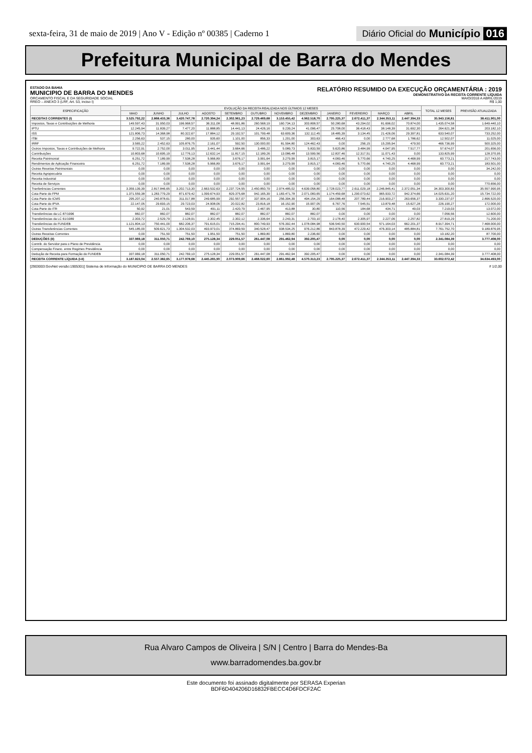sexta-feira, 31 de maio de 2019 | Ano V - Edição nº 00385 | Caderno 1
Diário Oficial do Município 016
Prefeitura Municipal de Barra do Mendes
ESTADO DA BAHIA
MUNICIPIO DE BARRA DO MENDES
ORCAMENTO FISCAL E DA SEGURIDADE SOCIAL
RREO – ANEXO 3 (LRF, Art. 53, inciso I)
RELATÓRIO RESUMIDO DA EXECUÇÃO ORÇAMENTÁRIA : 2019
DEMONSTRATIVO DA RECEITA CORRENTE LÍQUIDA
MAIO/2018 A ABRIL/2019
R$ 1,00
| ESPECIFICAÇÃO | EVOLUÇÃO DA RECEITA REALIZADA NOS ÚLTIMOS 12 MESES | | | | | | | | | | | | TOTAL 12 MESES | PREVISÃO ATUALIZADA |
| --- | --- | --- | --- | --- | --- | --- | --- | --- | --- | --- | --- | --- | --- | --- |
| | MAIO | JUNHO | JULHO | AGOSTO | SETEMBRO | OUTUBRO | NOVEMBRO | DEZEMBRO | JANEIRO | FEVEREIRO | MARÇO | ABRIL | | |
| RECEITAS CORRENTES (I) | 3.525.792,22 | 2.868.433,36 | 3.420.747,78 | 2.720.394,24 | 2.302.961,23 | 2.729.469,68 | 3.153.455,42 | 4.962.518,70 | 2.795.225,37 | 2.672.411,37 | 2.344.353,11 | 2.447.394,33 | 35.943.156,81 | 38.411.901,00 |
| Impostos, Taxas e Contribuições de Melhoria | 149.597,43 | 31.950,03 | 196.968,57 | 36.311,08 | 48.991,86 | 260.568,19 | 160.734,13 | 303.808,57 | 50.280,68 | 43.294,02 | 81.696,02 | 70.874,00 | 1.435.074,58 | 1.649.440,10 |
| IPTU | 12.245,94 | 11.839,27 | 7.477,20 | 11.888,85 | 14.441,13 | 24.426,16 | 9.239,24 | 41.096,47 | 25.708,00 | 36.418,43 | 38.148,39 | 31.692,30 | 264.621,38 | 203.182,10 |
| ISS | 121.806,73 | 14.368,98 | 80.322,67 | 17.884,12 | 29.192,57 | 101.799,48 | 63.609,36 | 132.112,45 | 18.485,39 | 3.134,45 | 21.426,06 | 29.397,81 | 633.540,07 | 733.252,00 |
| ITBI | 2.256,63 | 537,15 | 280,00 | 935,60 | 1.101,00 | 856,33 | 1.201,00 | 303,63 | 466,43 | 0,00 | 2.777,68 | 1.786,62 | 12.502,07 | 11.025,00 |
| IRRF | 3.565,22 | 2.452,63 | 105.876,75 | 2.161,07 | 592,50 | 130.000,00 | 81.594,80 | 124.462,43 | 0,00 | 256,15 | 15.295,94 | 479,50 | 466.736,99 | 500.325,00 |
| Outros Impostos, Taxas e Contribuições de Melhoria | 9.722,91 | 2.752,00 | 3.011,95 | 3.441,44 | 3.664,66 | 3.486,22 | 5.089,73 | 5.833,59 | 5.620,86 | 3.484,99 | 4.047,95 | 7.517,77 | 57.674,07 | 201.656,00 |
| Contribuições | 10.803,68 | 10.695,19 | 12.776,13 | 12.632,14 | 11.817,15 | 12.189,26 | 13.086,48 | 13.599,56 | 12.837,46 | 12.317,51 | 11.071,43 | 0,00 | 133.825,99 | 128.370,95 |
| Receita Patrimonial | 6.251,72 | 7.189,99 | 7.538,28 | 5.966,89 | 3.676,17 | 3.991,64 | 3.279,99 | 3.815,17 | 4.083,46 | 5.770,66 | 4.740,25 | 4.468,99 | 60.773,21 | 217.743,00 |
| Rendimentos de Aplicação Financeira | 6.251,72 | 7.189,99 | 7.538,28 | 5.966,89 | 3.676,17 | 3.991,64 | 3.279,99 | 3.815,17 | 4.083,46 | 5.770,66 | 4.740,25 | 4.468,99 | 60.773,21 | 183.501,00 |
| Outras Receitas Patrimoniais | 0,00 | 0,00 | 0,00 | 0,00 | 0,00 | 0,00 | 0,00 | 0,00 | 0,00 | 0,00 | 0,00 | 0,00 | 0,00 | 34.242,00 |
| Receita Agropecuária | 0,00 | 0,00 | 0,00 | 0,00 | 0,00 | 0,00 | 0,00 | 0,00 | 0,00 | 0,00 | 0,00 | 0,00 | 0,00 | 0,00 |
| Receita Industrial | 0,00 | 0,00 | 0,00 | 0,00 | 0,00 | 0,00 | 0,00 | 0,00 | 0,00 | 0,00 | 0,00 | 0,00 | 0,00 | 0,00 |
| Receita de Serviços | 0,00 | 0,00 | 0,00 | 0,00 | 0,00 | 0,00 | 0,00 | 0,00 | 0,00 | 0,00 | 0,00 | 0,00 | 0,00 | 770.656,00 |
| Tranferências Correntes | 3.359.139,39 | 2.817.846,65 | 3.202.713,30 | 2.663.532,63 | 2.237.724,55 | 2.450.850,79 | 2.974.485,02 | 4.639.058,80 | 2.728.023,77 | 2.611.029,18 | 2.246.845,41 | 2.372.051,34 | 34.303.300,83 | 35.557.990,95 |
| Cota-Parte do FPM | 1.371.559,38 | 1.283.779,29 | 871.679,42 | 1.099.674,93 | 829.375,68 | 942.165,39 | 1.183.471,78 | 2.071.083,65 | 1.174.459,68 | 1.290.073,62 | 965.933,72 | 942.374,66 | 14.025.631,20 | 15.734.722,00 |
| Cota-Parte do ICMS | 295.207,12 | 240.878,61 | 311.017,88 | 249.685,99 | 292.557,07 | 337.904,16 | 256.394,39 | 494.154,29 | 164.088,48 | 207.789,44 | 216.903,27 | 263.656,37 | 3.330.237,07 | 2.896.520,00 |
| Cota-Parte do IPVA | 22.147,05 | 29.693,15 | 29.723,03 | 24.908,06 | 20.022,82 | 23.816,18 | 16.152,90 | 15.907,05 | 6.767,76 | 7.545,51 | 13.879,48 | 15.627,28 | 226.190,27 | 172.000,00 |
| Cota-Parte do ITR | 50,92 | 21,01 | 543,59 | 491,11 | 2.420,79 | 2.467,95 | 413,88 | 30,80 | 110,56 | 184,68 | 434,71 | 49,03 | 7.219,03 | 13.072,00 |
| Transferências da LC 87/1996 | 882,07 | 882,07 | 882,07 | 882,07 | 882,07 | 882,07 | 882,07 | 882,07 | 0,00 | 0,00 | 0,00 | 0,00 | 7.056,56 | 12.600,00 |
| Transferências da LC 61/1989 | 2.303,72 | 2.529,79 | 2.128,91 | 2.302,45 | 2.302,12 | 2.336,64 | 2.243,31 | 2.703,10 | 2.178,40 | 2.305,97 | 2.227,06 | 2.257,82 | 27.819,29 | 71.200,00 |
| Transferências do FUNDEB | 1.121.804,13 | 750.441,00 | 682.206,37 | 791.615,01 | 715.294,41 | 800.749,93 | 576.392,44 | 1.078.084,98 | 536.540,50 | 630.900,54 | 571.164,03 | 662.201,37 | 8.917.394,71 | 7.468.000,00 |
| Outras Transferências Correntes | 545.185,00 | 509.621,73 | 1.304.532,03 | 493.973,01 | 374.869,59 | 340.528,47 | 938.534,25 | 976.212,86 | 843.878,39 | 472.229,42 | 476.303,14 | 485.884,81 | 7.761.752,70 | 9.189.876,95 |
| Outras Receitas Correntes | 0,00 | 751,50 | 751,50 | 1.951,50 | 751,50 | 1.869,80 | 1.869,80 | 2.236,60 | 0,00 | 0,00 | 0,00 | 0,00 | 10.182,20 | 87.700,00 |
| DEDUÇÕES (II) | 337.969,18 | 311.050,71 | 242.769,10 | 275.128,34 | 229.051,57 | 261.447,08 | 291.462,94 | 392.205,47 | 0,00 | 0,00 | 0,00 | 0,00 | 2.341.084,39 | 3.777.408,00 |
| Contrib. do Servidor para o Plano de Previdência | 0,00 | 0,00 | 0,00 | 0,00 | 0,00 | 0,00 | 0,00 | 0,00 | 0,00 | 0,00 | 0,00 | 0,00 | 0,00 | 0,00 |
| Compensação Financ. entre Regimes Previdência | 0,00 | 0,00 | 0,00 | 0,00 | 0,00 | 0,00 | 0,00 | 0,00 | 0,00 | 0,00 | 0,00 | 0,00 | 0,00 | 0,00 |
| Dedução de Receita para Formação do FUNDEB | 337.969,18 | 311.050,71 | 242.769,10 | 275.128,34 | 229.051,57 | 261.447,08 | 291.462,94 | 392.205,47 | 0,00 | 0,00 | 0,00 | 0,00 | 2.341.084,39 | 3.777.408,00 |
| RECEITA CORRENTE LÍQUIDA (I-II) | 3.187.823,04 | 2.557.382,65 | 3.177.978,68 | 2.445.265,90 | 2.073.909,66 | 2.468.022,60 | 2.861.992,48 | 4.570.313,23 | 2.795.225,37 | 2.672.411,37 | 2.344.353,11 | 2.447.394,33 | 33.602.072,42 | 34.634.493,00 |
[2903003:GovNet versão:1905301] Sistema de Informação do MUNICIPIO DE BARRA DO MENDES # 1/2,00
Rua Alvaro Campos de Oliveira | S/N | Centro | Barra do Mendes-Ba
www.barradomendes.ba.gov.br
Este documento foi assinado digitalmente por SERASA Experian
BDF6D404206D16832FBECC4D6FDCF2AC